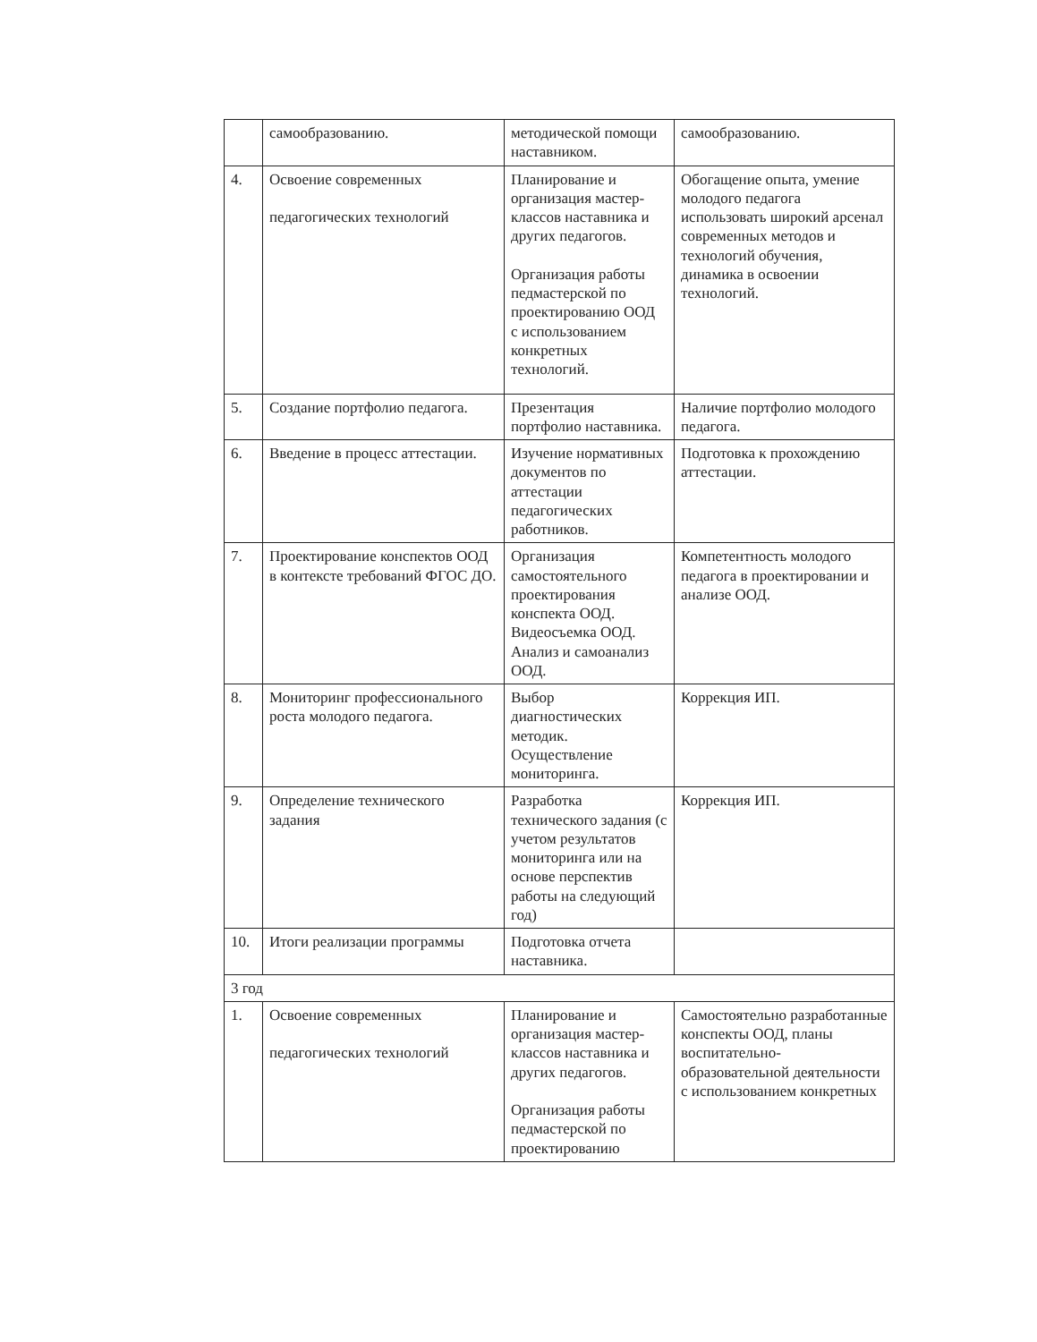| | самообразованию. | методической помощи наставником. | самообразованию. |
| 4. | Освоение современных педагогических технологий | Планирование и организация мастер-классов наставника и других педагогов. Организация работы педмастерской по проектированию ООД с использованием конкретных технологий. | Обогащение опыта, умение молодого педагога использовать широкий арсенал современных методов и технологий обучения, динамика в освоении технологий. |
| 5. | Создание портфолио педагога. | Презентация портфолио наставника. | Наличие портфолио молодого педагога. |
| 6. | Введение в процесс аттестации. | Изучение нормативных документов по аттестации педагогических работников. | Подготовка к прохождению аттестации. |
| 7. | Проектирование конспектов ООД в контексте требований ФГОС ДО. | Организация самостоятельного проектирования конспекта ООД. Видеосъемка ООД. Анализ и самоанализ ООД. | Компетентность молодого педагога в проектировании и анализе ООД. |
| 8. | Мониторинг профессионального роста молодого педагога. | Выбор диагностических методик. Осуществление мониторинга. | Коррекция ИП. |
| 9. | Определение технического задания | Разработка технического задания (с учетом результатов мониторинга или на основе перспектив работы на следующий год) | Коррекция ИП. |
| 10. | Итоги реализации программы | Подготовка отчета наставника. | |
| 3 год | | | |
| 1. | Освоение современных педагогических технологий | Планирование и организация мастер-классов наставника и других педагогов. Организация работы педмастерской по проектированию | Самостоятельно разработанные конспекты ООД, планы воспитательно-образовательной деятельности с использованием конкретных |